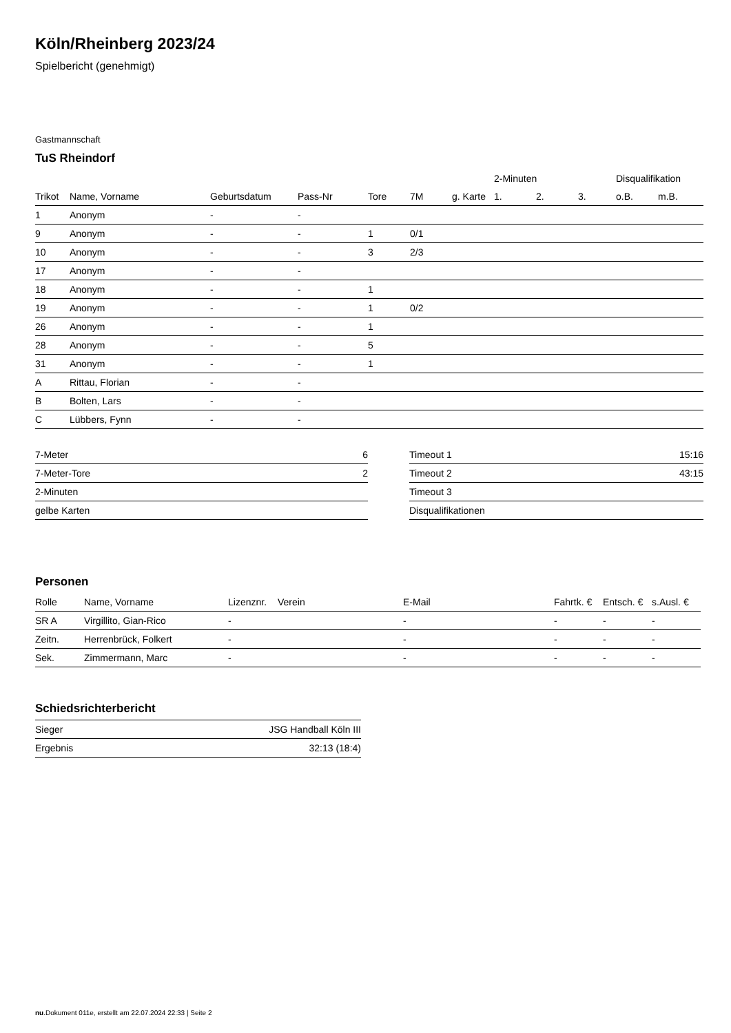Köln/Rheinberg 2023/24
Spielbericht (genehmigt)
Gastmannschaft
TuS Rheindorf
| | | | | | | | 2-Minuten | | | Disqualifikation | |
| --- | --- | --- | --- | --- | --- | --- | --- | --- | --- | --- | --- |
| Trikot | Name, Vorname | Geburtsdatum | Pass-Nr | Tore | 7M | g. Karte | 1. | 2. | 3. | o.B. | m.B. |
| 1 | Anonym | - | - | | | | | | | | |
| 9 | Anonym | - | - | 1 | 0/1 | | | | | | |
| 10 | Anonym | - | - | 3 | 2/3 | | | | | | |
| 17 | Anonym | - | - | | | | | | | | |
| 18 | Anonym | - | - | 1 | | | | | | | |
| 19 | Anonym | - | - | 1 | 0/2 | | | | | | |
| 26 | Anonym | - | - | 1 | | | | | | | |
| 28 | Anonym | - | - | 5 | | | | | | | |
| 31 | Anonym | - | - | 1 | | | | | | | |
| A | Rittau, Florian | - | - | | | | | | | | |
| B | Bolten, Lars | - | - | | | | | | | | |
| C | Lübbers, Fynn | - | - | | | | | | | | |
| 7-Meter | 6 |
| 7-Meter-Tore | 2 |
| 2-Minuten | |
| gelbe Karten | |
| Timeout 1 | 15:16 |
| Timeout 2 | 43:15 |
| Timeout 3 | |
| Disqualifikationen | |
Personen
| Rolle | Name, Vorname | Lizenznr. | Verein | E-Mail | Fahrtk. € | Entsch. € | s.Ausl. € |
| --- | --- | --- | --- | --- | --- | --- | --- |
| SR A | Virgillito, Gian-Rico | - | | - | - | - | - |
| Zeitn. | Herrenbrück, Folkert | - | | - | - | - | - |
| Sek. | Zimmermann, Marc | - | | - | - | - | - |
Schiedsrichterbericht
| Sieger | JSG Handball Köln III |
| Ergebnis | 32:13 (18:4) |
nu.Dokument 011e, erstellt am 22.07.2024 22:33 | Seite 2